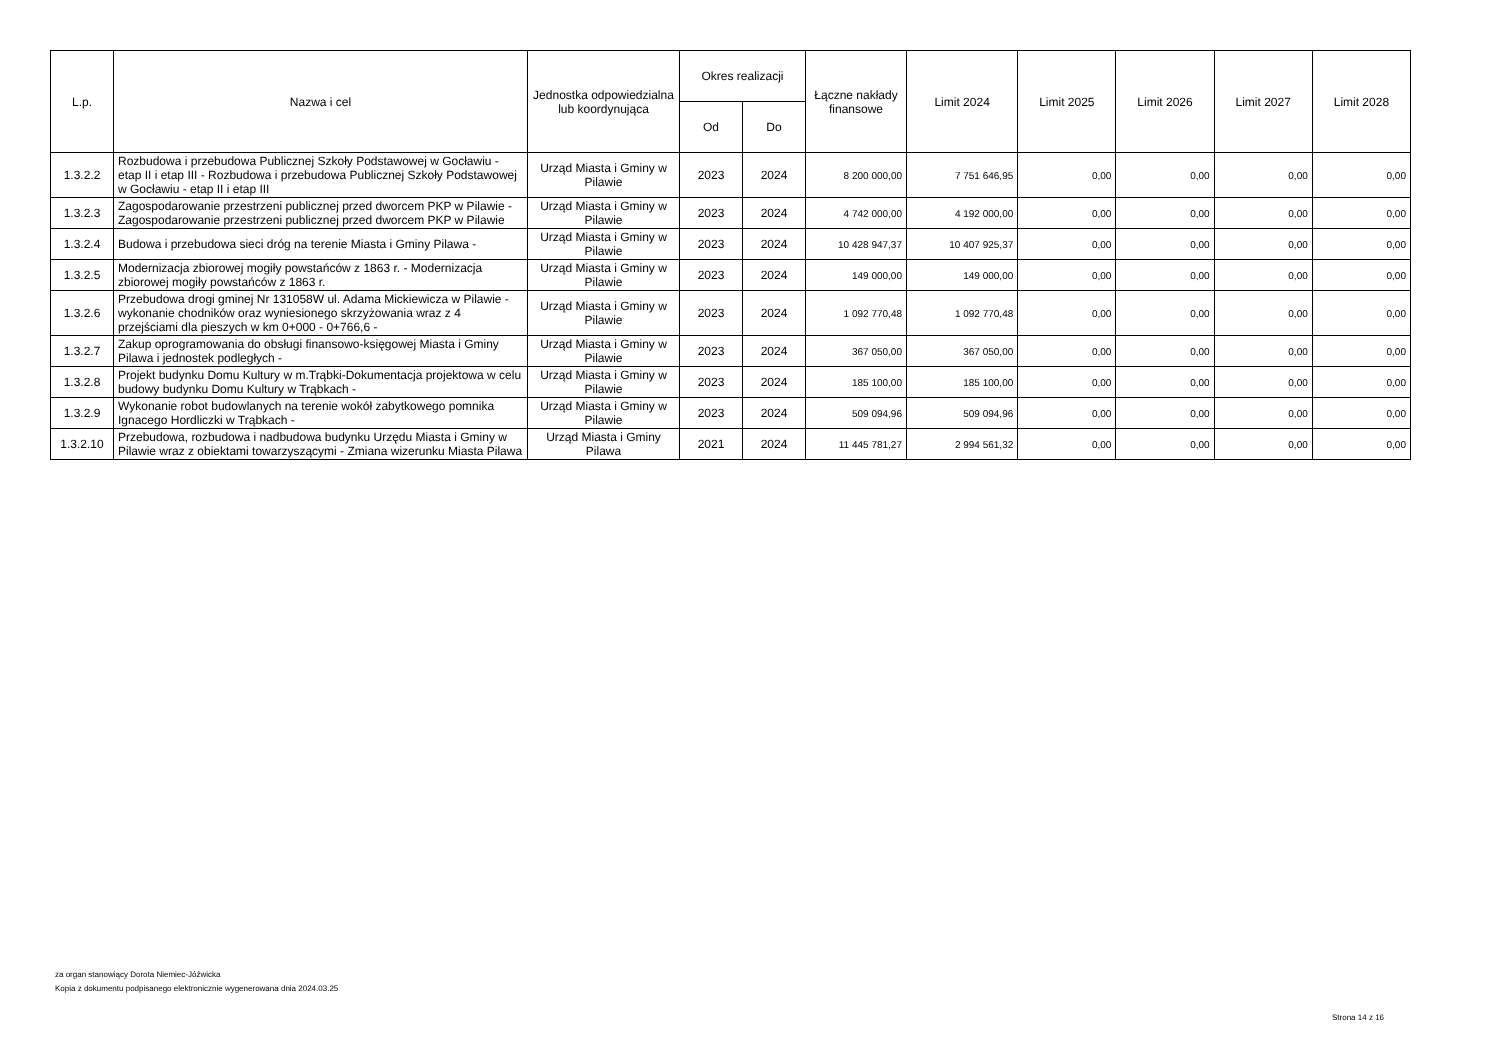| L.p. | Nazwa i cel | Jednostka odpowiedzialna lub koordynująca | Okres realizacji | | Łączne nakłady finansowe | Limit 2024 | Limit 2025 | Limit 2026 | Limit 2027 | Limit 2028 |
| --- | --- | --- | --- | --- | --- | --- | --- | --- | --- | --- |
| | | | Od | Do | | | | | | |
| 1.3.2.2 | Rozbudowa i przebudowa Publicznej Szkoły Podstawowej w Gocławiu - etap II i etap III - Rozbudowa i przebudowa Publicznej Szkoły Podstawowej w Gocławiu - etap II i etap III | Urząd Miasta i Gminy w Pilawie | 2023 | 2024 | 8 200 000,00 | 7 751 646,95 | 0,00 | 0,00 | 0,00 | 0,00 |
| 1.3.2.3 | Zagospodarowanie przestrzeni publicznej przed dworcem PKP w Pilawie - Zagospodarowanie przestrzeni publicznej przed dworcem PKP w Pilawie | Urząd Miasta i Gminy w Pilawie | 2023 | 2024 | 4 742 000,00 | 4 192 000,00 | 0,00 | 0,00 | 0,00 | 0,00 |
| 1.3.2.4 | Budowa i przebudowa sieci dróg na terenie Miasta i Gminy Pilawa - | Urząd Miasta i Gminy w Pilawie | 2023 | 2024 | 10 428 947,37 | 10 407 925,37 | 0,00 | 0,00 | 0,00 | 0,00 |
| 1.3.2.5 | Modernizacja zbiorowej mogiły powstańców z 1863 r. - Modernizacja zbiorowej mogiły powstańców z 1863 r. | Urząd Miasta i Gminy w Pilawie | 2023 | 2024 | 149 000,00 | 149 000,00 | 0,00 | 0,00 | 0,00 | 0,00 |
| 1.3.2.6 | Przebudowa drogi gminej Nr 131058W ul. Adama Mickiewicza w Pilawie - wykonanie chodników oraz wyniesionego skrzyżowania wraz z 4 przejściami dla pieszych w km 0+000 - 0+766,6 - | Urząd Miasta i Gminy w Pilawie | 2023 | 2024 | 1 092 770,48 | 1 092 770,48 | 0,00 | 0,00 | 0,00 | 0,00 |
| 1.3.2.7 | Zakup oprogramowania do obsługi finansowo-księgowej Miasta i Gminy Pilawa i jednostek podległych - | Urząd Miasta i Gminy w Pilawie | 2023 | 2024 | 367 050,00 | 367 050,00 | 0,00 | 0,00 | 0,00 | 0,00 |
| 1.3.2.8 | Projekt budynku Domu Kultury w m.Trąbki-Dokumentacja projektowa w celu budowy budynku Domu Kultury w Trąbkach - | Urząd Miasta i Gminy w Pilawie | 2023 | 2024 | 185 100,00 | 185 100,00 | 0,00 | 0,00 | 0,00 | 0,00 |
| 1.3.2.9 | Wykonanie robot budowlanych na terenie wokół zabytkowego pomnika Ignacego Hordliczki w Trąbkach - | Urząd Miasta i Gminy w Pilawie | 2023 | 2024 | 509 094,96 | 509 094,96 | 0,00 | 0,00 | 0,00 | 0,00 |
| 1.3.2.10 | Przebudowa, rozbudowa i nadbudowa budynku Urzędu Miasta i Gminy w Pilawie wraz z obiektami towarzyszącymi - Zmiana wizerunku Miasta Pilawa | Urząd Miasta i Gminy Pilawa | 2021 | 2024 | 11 445 781,27 | 2 994 561,32 | 0,00 | 0,00 | 0,00 | 0,00 |
za organ stanowiący Dorota Niemiec-Jóźwicka
Kopia z dokumentu podpisanego elektronicznie wygenerowana dnia 2024.03.25
Strona 14 z 16